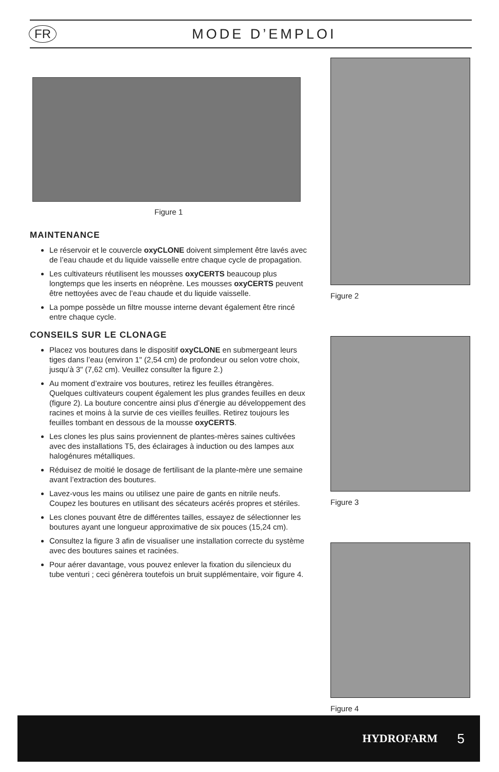FR MODE D’EMPLOI
Figure 1
MAINTENANCE
Le réservoir et le couvercle oxyCLONE doivent simplement être lavés avec de l’eau chaude et du liquide vaisselle entre chaque cycle de propagation.
Les cultivateurs réutilisent les mousses oxyCERTS beaucoup plus longtemps que les inserts en néoprène. Les mousses oxyCERTS peuvent être nettoyées avec de l’eau chaude et du liquide vaisselle.
La pompe possède un filtre mousse interne devant également être rincé entre chaque cycle.
CONSEILS SUR LE CLONAGE
Placez vos boutures dans le dispositif oxyCLONE en submergeant leurs tiges dans l’eau (environ 1" (2,54 cm) de profondeur ou selon votre choix, jusqu’à 3" (7,62 cm). Veuillez consulter la figure 2.)
Au moment d’extraire vos boutures, retirez les feuilles étrangères. Quelques cultivateurs coupent également les plus grandes feuilles en deux (figure 2). La bouture concentre ainsi plus d’énergie au développement des racines et moins à la survie de ces vieilles feuilles. Retirez toujours les feuilles tombant en dessous de la mousse oxyCERTS.
Les clones les plus sains proviennent de plantes-mères saines cultivées avec des installations T5, des éclairages à induction ou des lampes aux halogénures métalliques.
Réduisez de moitié le dosage de fertilisant de la plante-mère une semaine avant l’extraction des boutures.
Lavez-vous les mains ou utilisez une paire de gants en nitrile neufs. Coupez les boutures en utilisant des sécateurs acérés propres et stériles.
Les clones pouvant être de différentes tailles, essayez de sélectionner les boutures ayant une longueur approximative de six pouces (15,24 cm).
Consultez la figure 3 afin de visualiser une installation correcte du système avec des boutures saines et racinées.
Pour aérer davantage, vous pouvez enlever la fixation du silencieux du tube venturi ; ceci génèrera toutefois un bruit supplémentaire, voir figure 4.
Figure 2
Figure 3
Figure 4
HYDROFARM 5